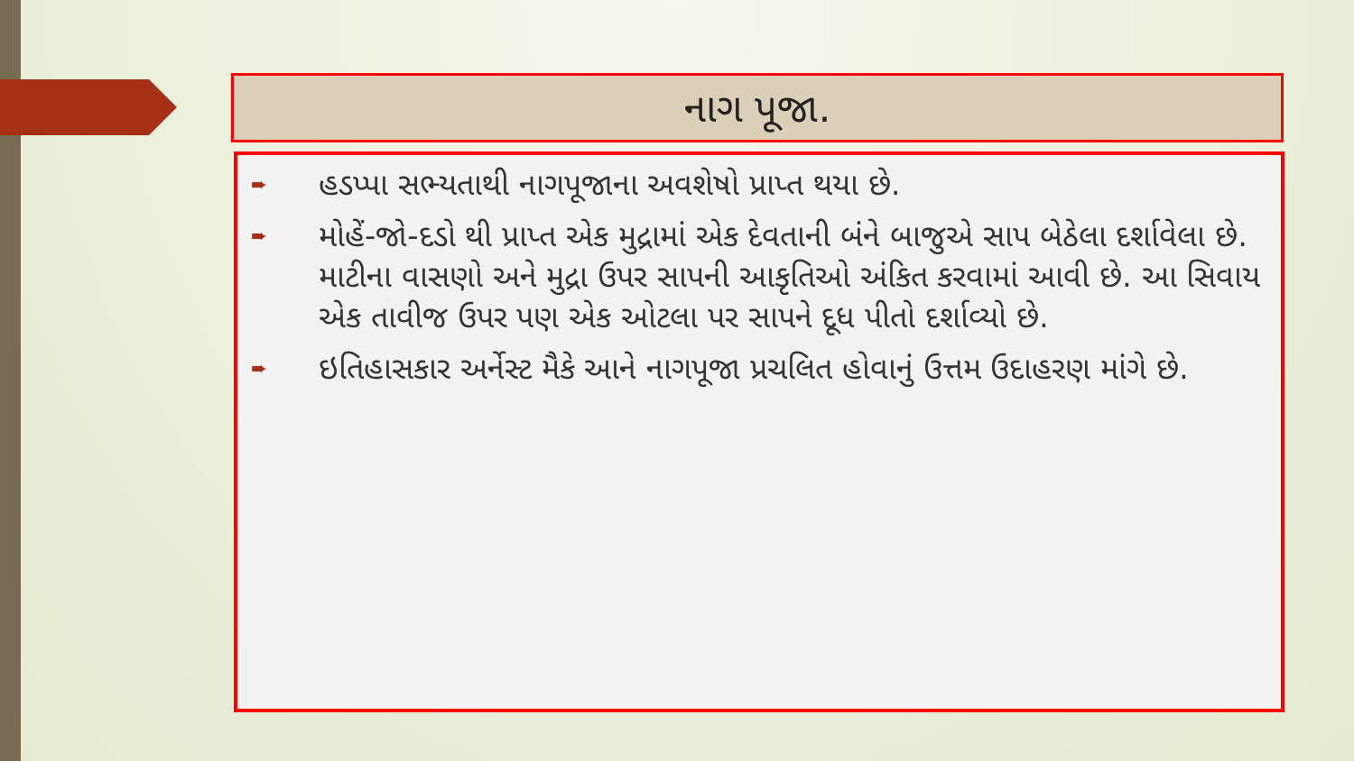નાગ પૂજા.
➨ હડપ્પા સભ્યતાથી નાગપૂજાના અવશેષો પ્રાપ્ત થયા છે.
➨ મોહેં-જો-દડો થી પ્રાપ્ત એક મુદ્રામાં એક દેવતાની બંને બાજુએ સાપ બેઠેલા દર્શાવેલા છે. માટીના વાસણો અને મુદ્રા ઉપર સાપની આકૃતિઓ અંકિત કરવામાં આવી છે. આ સિવાય એક તાવીજ ઉપર પણ એક ઓટલા પર સાપને દૂધ પીતો દર્શાવ્યો છે.
➨ ઇતિહાસકાર અર્નેસ્ટ મૈકે આને નાગપૂજા પ્રચલિત હોવાનું ઉત્તમ ઉદાહરણ માંગે છે.